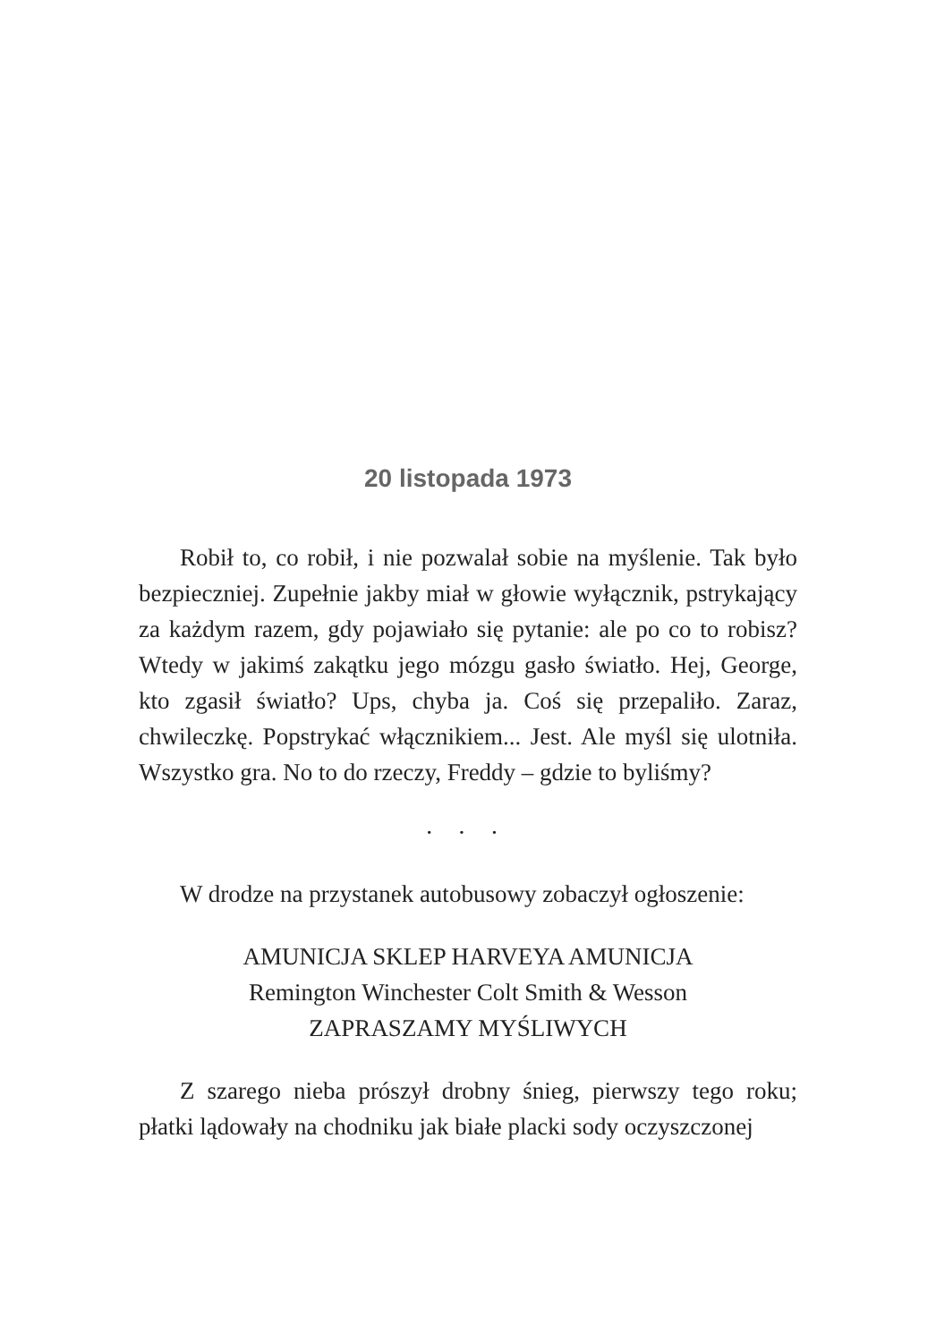20 listopada 1973
Robił to, co robił, i nie pozwalał sobie na myślenie. Tak było bezpieczniej. Zupełnie jakby miał w głowie wyłącznik, pstrykający za każdym razem, gdy pojawiało się pytanie: ale po co to robisz? Wtedy w jakimś zakątku jego mózgu gasło światło. Hej, George, kto zgasił światło? Ups, chyba ja. Coś się przepaliło. Zaraz, chwileczkę. Popstrykać włącznikiem... Jest. Ale myśl się ulotniła. Wszystko gra. No to do rzeczy, Freddy – gdzie to byliśmy?
• • •
W drodze na przystanek autobusowy zobaczył ogłoszenie:
AMUNICJA SKLEP HARVEYA AMUNICJA
Remington Winchester Colt Smith & Wesson
ZAPRASZAMY MYŚLIWYCH
Z szarego nieba prószył drobny śnieg, pierwszy tego roku; płatki lądowały na chodniku jak białe placki sody oczyszczonej